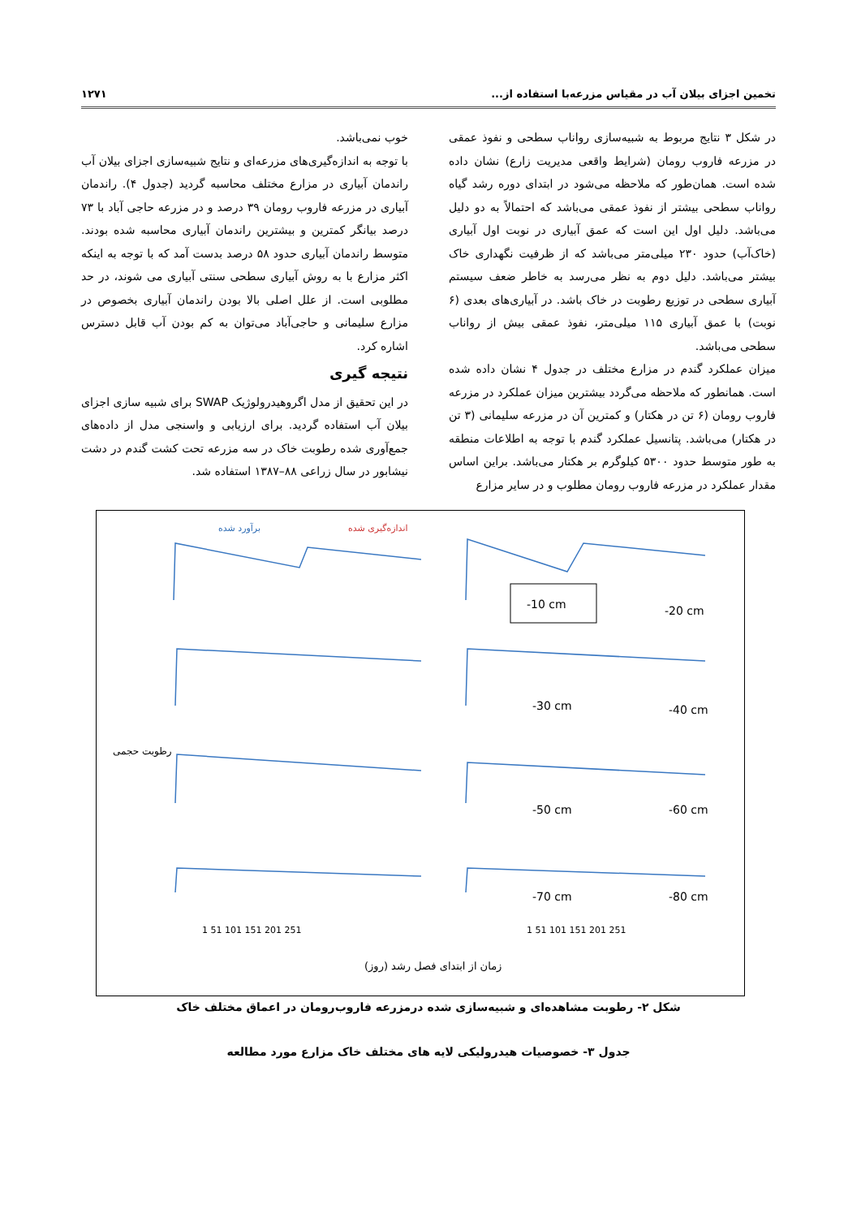تخمین اجزای بیلان آب در مقیاس مزرعه‌با استفاده از... ۱۲۷۱
در شکل ۳ نتایج مربوط به شبیه‌سازی رواناب سطحی و نفوذ عمقی در مزرعه فاروب رومان (شرایط واقعی مدیریت زارع) نشان داده شده است. همان‌طور که ملاحظه می‌شود در ابتدای دوره رشد گیاه رواناب سطحی بیشتر از نفوذ عمقی می‌باشد که احتمالاً به دو دلیل می‌باشد. دلیل اول این است که عمق آبیاری در نوبت اول آبیاری (خاک‌آب) حدود ۲۳۰ میلی‌متر می‌باشد که از ظرفیت نگهداری خاک بیشتر می‌باشد. دلیل دوم به نظر می‌رسد به خاطر ضعف سیستم آبیاری سطحی در توزیع رطوبت در خاک باشد. در آبیاری‌های بعدی (۶ نوبت) با عمق آبیاری ۱۱۵ میلی‌متر، نفوذ عمقی بیش از رواناب سطحی می‌باشد.
میزان عملکرد گندم در مزارع مختلف در جدول ۴ نشان داده شده است. همانطور که ملاحظه می‌گردد بیشترین میزان عملکرد در مزرعه فاروب رومان (۶ تن در هکتار) و کمترین آن در مزرعه سلیمانی (۳ تن در هکتار) می‌باشد. پتانسیل عملکرد گندم با توجه به اطلاعات منطقه به طور متوسط حدود ۵۳۰۰ کیلوگرم بر هکتار می‌باشد. براین اساس مقدار عملکرد در مزرعه فاروب رومان مطلوب و در سایر مزارع
خوب نمی‌باشد.
با توجه به اندازه‌گیری‌های مزرعه‌ای و نتایج شبیه‌سازی اجزای بیلان آب راندمان آبیاری در مزارع مختلف محاسبه گردید (جدول ۴). راندمان آبیاری در مزرعه فاروب رومان ۳۹ درصد و در مزرعه حاجی آباد با ۷۳ درصد بیانگر کمترین و بیشترین راندمان آبیاری محاسبه شده بودند. متوسط راندمان آبیاری حدود ۵۸ درصد بدست آمد که با توجه به اینکه اکثر مزارع با به روش آبیاری سطحی سنتی آبیاری می شوند، در حد مطلوبی است. از علل اصلی بالا بودن راندمان آبیاری بخصوص در مزارع سلیمانی و حاجی‌آباد می‌توان به کم بودن آب قابل دسترس اشاره کرد.
نتیجه گیری
در این تحقیق از مدل اگروهیدرولوژیک SWAP برای شبیه سازی اجزای بیلان آب استفاده گردید. برای ارزیابی و واسنجی مدل از داده‌های جمع‌آوری شده رطوبت خاک در سه مزرعه تحت کشت گندم در دشت نیشابور در سال زراعی ۸۸–۱۳۸۷ استفاده شد.
برآورد شده
اندازه‌گیری شده
-10 cm
-20 cm
-30 cm
-40 cm
-50 cm
-60 cm
-70 cm
-80 cm
1 51 101 151 201 251
1 51 101 151 201 251
زمان از ابتدای فصل رشد (روز)
رطوبت حجمی
شکل ۲- رطوبت مشاهده‌ای و شبیه‌سازی شده درمزرعه فاروب‌رومان در اعماق مختلف خاک
جدول ۳- خصوصیات هیدرولیکی لایه های مختلف خاک مزارع مورد مطالعه